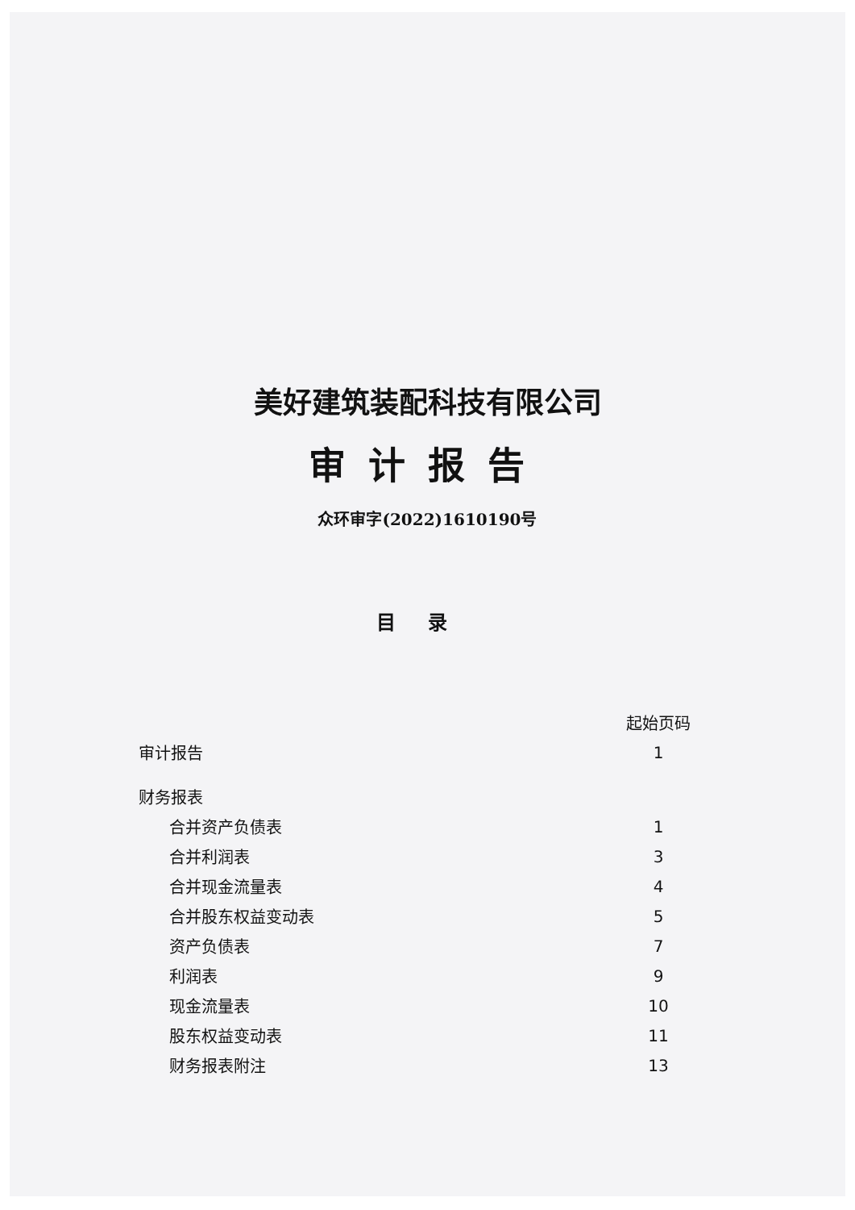美好建筑装配科技有限公司
审计报告
众环审字(2022)1610190号
目录
| | 起始页码 |
| 审计报告 | 1 |
| 财务报表 | |
| 合并资产负债表 | 1 |
| 合并利润表 | 3 |
| 合并现金流量表 | 4 |
| 合并股东权益变动表 | 5 |
| 资产负债表 | 7 |
| 利润表 | 9 |
| 现金流量表 | 10 |
| 股东权益变动表 | 11 |
| 财务报表附注 | 13 |